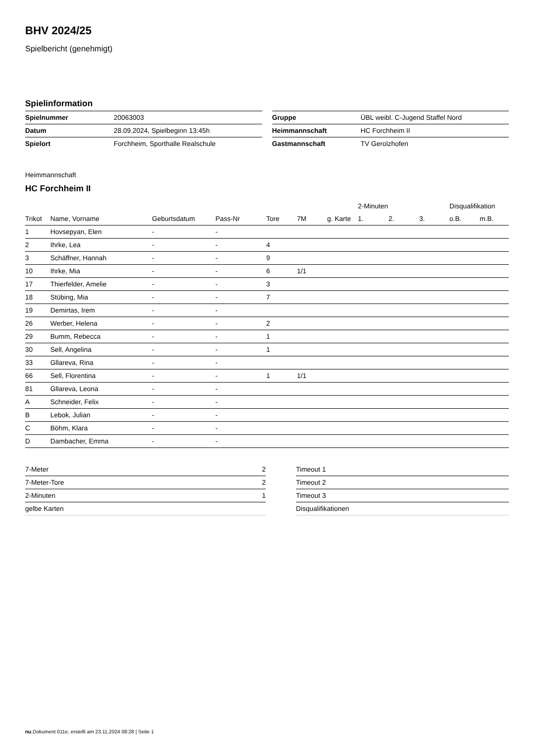BHV 2024/25
Spielbericht (genehmigt)
Spielinformation
| Spielnummer | 20063003 |
| Datum | 28.09.2024, Spielbeginn 13:45h |
| Spielort | Forchheim, Sporthalle Realschule |
| Gruppe | ÜBL weibl. C-Jugend Staffel Nord |
| Heimmannschaft | HC Forchheim II |
| Gastmannschaft | TV Gerolzhofen |
Heimmannschaft
HC Forchheim II
| | | | | | | | 2-Minuten | | | Disqualifikation | |
| --- | --- | --- | --- | --- | --- | --- | --- | --- | --- | --- | --- |
| Trikot | Name, Vorname | Geburtsdatum | Pass-Nr | Tore | 7M | g. Karte | 1. | 2. | 3. | o.B. | m.B. |
| 1 | Hovsepyan, Elen | - | - | | | | | | | | |
| 2 | Ihrke, Lea | - | - | 4 | | | | | | | |
| 3 | Schäffner, Hannah | - | - | 9 | | | | | | | |
| 10 | Ihrke, Mia | - | - | 6 | 1/1 | | | | | | |
| 17 | Thierfelder, Amelie | - | - | 3 | | | | | | | |
| 18 | Stübing, Mia | - | - | 7 | | | | | | | |
| 19 | Demirtas, Irem | - | - | | | | | | | | |
| 26 | Werber, Helena | - | - | 2 | | | | | | | |
| 29 | Bumm, Rebecca | - | - | 1 | | | | | | | |
| 30 | Sell, Angelina | - | - | 1 | | | | | | | |
| 33 | Gllareva, Rina | - | - | | | | | | | | |
| 66 | Sell, Florentina | - | - | 1 | 1/1 | | | | | | |
| 81 | Gllareva, Leona | - | - | | | | | | | | |
| A | Schneider, Felix | - | - | | | | | | | | |
| B | Lebok, Julian | - | - | | | | | | | | |
| C | Böhm, Klara | - | - | | | | | | | | |
| D | Dambacher, Emma | - | - | | | | | | | | |
| 7-Meter | 2 |
| 7-Meter-Tore | 2 |
| 2-Minuten | 1 |
| gelbe Karten | |
| Timeout 1 |
| Timeout 2 |
| Timeout 3 |
| Disqualifikationen |
nu.Dokument 011e, erstellt am 23.11.2024 08:28 | Seite 1